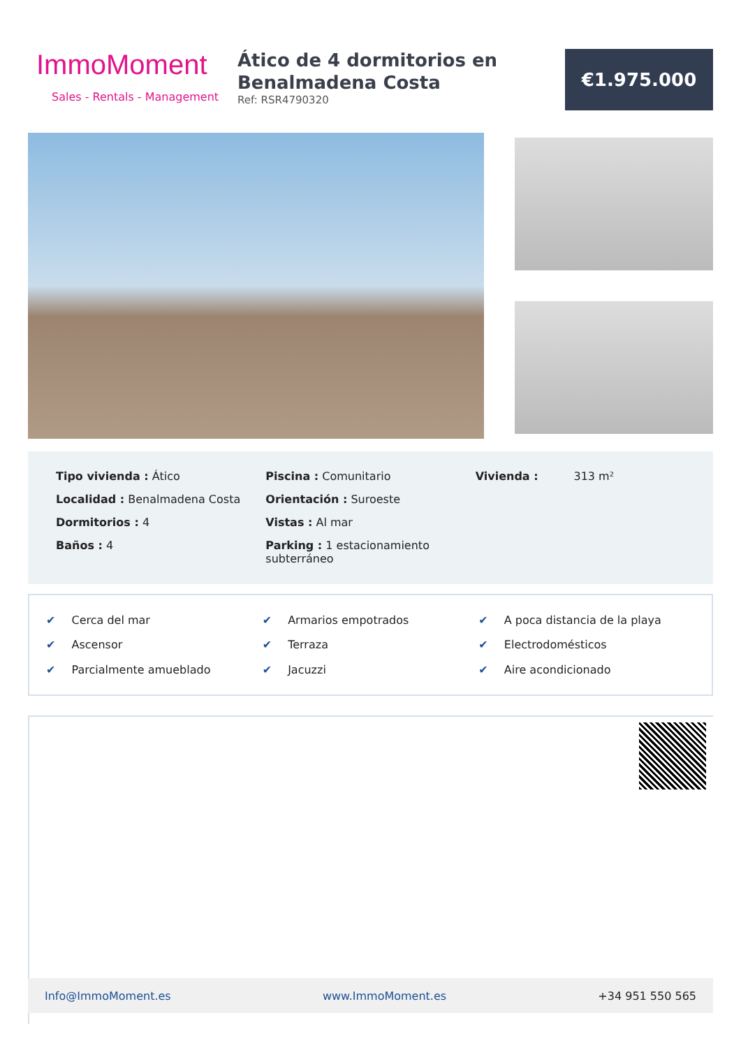ImmoMoment
Sales - Rentals - Management
Ático de 4 dormitorios en Benalmadena Costa
Ref: RSR4790320
€1.975.000
Tipo vivienda : Ático
Localidad : Benalmadena Costa
Dormitorios : 4
Baños : 4
Piscina : Comunitario
Orientación : Suroeste
Vistas : Al mar
Parking : 1 estacionamiento subterráneo
Vivienda : 313 m²
✔ Cerca del mar
✔ Armarios empotrados
✔ A poca distancia de la playa
✔ Ascensor
✔ Terraza
✔ Electrodomésticos
✔ Parcialmente amueblado
✔ Jacuzzi
✔ Aire acondicionado
Info@ImmoMoment.es www.ImmoMoment.es +34 951 550 565